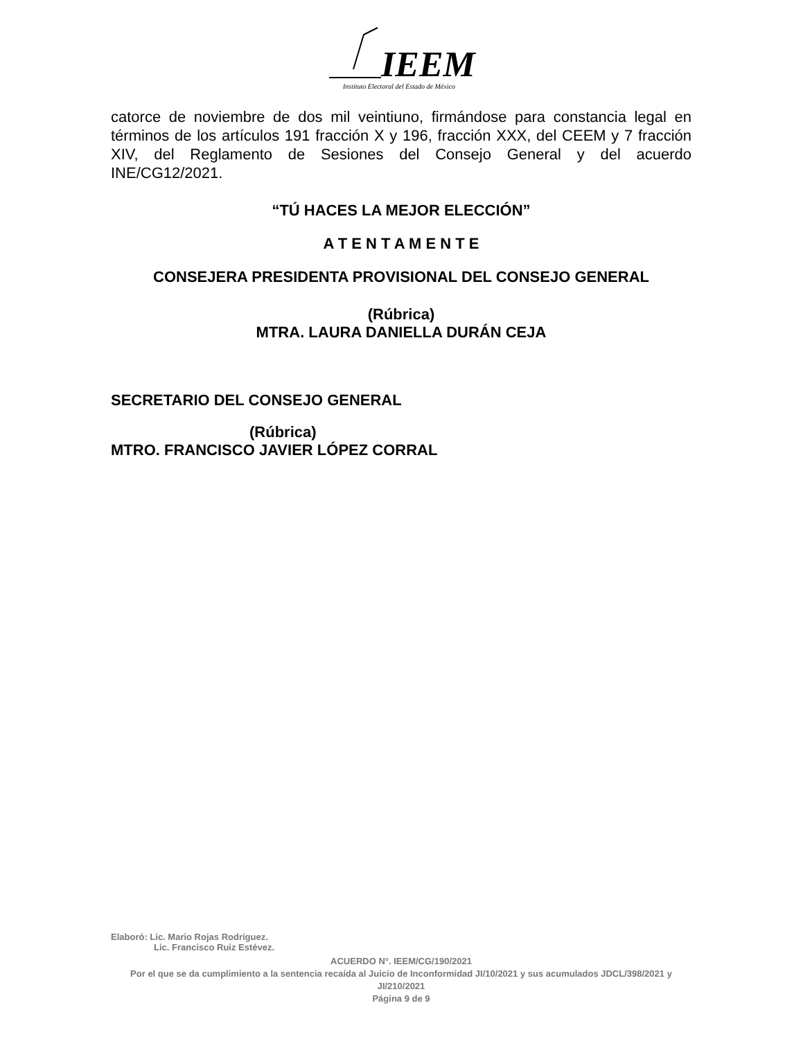IEEM
Instituto Electoral del Estado de México
catorce de noviembre de dos mil veintiuno, firmándose para constancia legal en términos de los artículos 191 fracción X y 196, fracción XXX, del CEEM y 7 fracción XIV, del Reglamento de Sesiones del Consejo General y del acuerdo INE/CG12/2021.
“TÚ HACES LA MEJOR ELECCIÓN”
A T E N T A M E N T E
CONSEJERA PRESIDENTA PROVISIONAL DEL CONSEJO GENERAL
(Rúbrica)
MTRA. LAURA DANIELLA DURÁN CEJA
SECRETARIO DEL CONSEJO GENERAL
(Rúbrica)
MTRO. FRANCISCO JAVIER LÓPEZ CORRAL
Elaboró: Lic. Mario Rojas Rodríguez.
Lic. Francisco Ruiz Estévez.
ACUERDO N°. IEEM/CG/190/2021
Por el que se da cumplimiento a la sentencia recaída al Juicio de Inconformidad JI/10/2021 y sus acumulados JDCL/398/2021 y JI/210/2021
Página 9 de 9